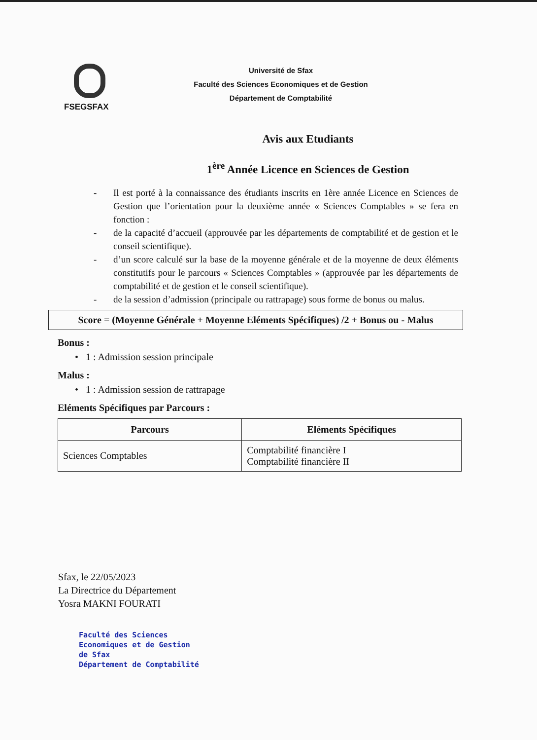FSEGSFAX
Université de Sfax
Faculté des Sciences Economiques et de Gestion
Département de Comptabilité
Avis aux Etudiants
1<sup>ère</sup> Année Licence en Sciences de Gestion
- Il est porté à la connaissance des étudiants inscrits en 1ère année Licence en Sciences de Gestion que l’orientation pour la deuxième année « Sciences Comptables » se fera en fonction :
- de la capacité d’accueil (approuvée par les départements de comptabilité et de gestion et le conseil scientifique).
- d’un score calculé sur la base de la moyenne générale et de la moyenne de deux éléments constitutifs pour le parcours « Sciences Comptables » (approuvée par les départements de comptabilité et de gestion et le conseil scientifique).
- de la session d’admission (principale ou rattrapage) sous forme de bonus ou malus.
Score = (Moyenne Générale + Moyenne Eléments Spécifiques) /2 + Bonus ou - Malus
Bonus :
• 1 : Admission session principale
Malus :
• 1 : Admission session de rattrapage
Eléments Spécifiques par Parcours :
| Parcours | Eléments Spécifiques |
| --- | --- |
| Sciences Comptables | Comptabilité financière I Comptabilité financière II |
Sfax, le 22/05/2023
La Directrice du Département
Yosra MAKNI FOURATI
Faculté des Sciences
Economiques et de Gestion
de Sfax
Département de Comptabilité